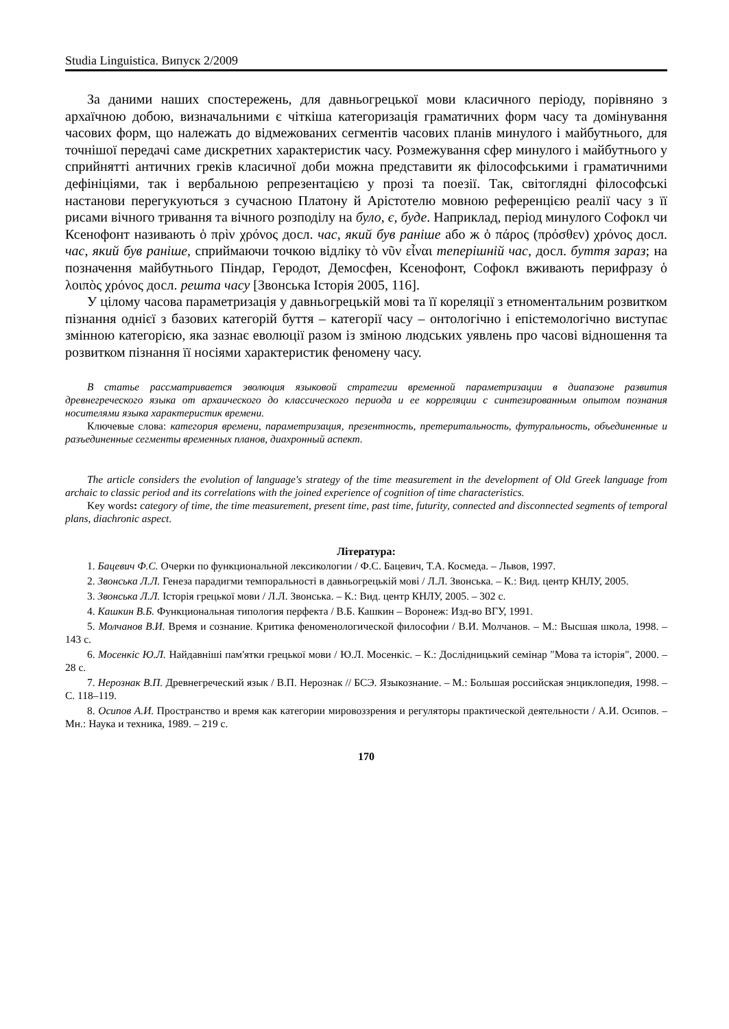Studia Linguistica. Випуск 2/2009
За даними наших спостережень, для давньогрецької мови класичного періоду, порівняно з архаїчною добою, визначальними є чіткіша категоризація граматичних форм часу та домінування часових форм, що належать до відмежованих сегментів часових планів минулого і майбутнього, для точнішої передачі саме дискретних характеристик часу. Розмежування сфер минулого і майбутнього у сприйнятті античних греків класичної доби можна представити як філософськими і граматичними дефініціями, так і вербальною репрезентацією у прозі та поезії. Так, світоглядні філософські настанови перегукуються з сучасною Платону й Арістотелю мовною референцією реалії часу з її рисами вічного тривання та вічного розподілу на було, є, буде. Наприклад, період минулого Софокл чи Ксенофонт називають ὁ πρὶν χρόνος досл. час, який був раніше або ж ὁ πάρος (πρόσθεν) χρόνος досл. час, який був раніше, сприймаючи точкою відліку τὸ νῦν εἶναι теперішній час, досл. буття зараз; на позначення майбутнього Піндар, Геродот, Демосфен, Ксенофонт, Софокл вживають перифразу ὁ λοιπὸς χρόνος досл. решта часу [Звонська Історія 2005, 116].
У цілому часова параметризація у давньогрецькій мові та її кореляції з етноментальним розвитком пізнання однієї з базових категорій буття – категорії часу – онтологічно і епістемологічно виступає змінною категорією, яка зазнає еволюції разом із зміною людських уявлень про часові відношення та розвитком пізнання її носіями характеристик феномену часу.
В статье рассматривается эволюция языковой стратегии временной параметризации в диапазоне развития древнегреческого языка от архаического до классического периода и ее корреляции с синтезированным опытом познания носителями языка характеристик времени.
Ключевые слова: категория времени, параметризация, презентность, претеритальность, футуральность, объединенные и разъединенные сегменты временных планов, диахронный аспект.
The article considers the evolution of language's strategy of the time measurement in the development of Old Greek language from archaic to classic period and its correlations with the joined experience of cognition of time characteristics.
Key words: category of time, the time measurement, present time, past time, futurity, connected and disconnected segments of temporal plans, diachronic aspect.
Література:
1. Бацевич Ф.С. Очерки по функциональной лексикологии / Ф.С. Бацевич, Т.А. Космеда. – Львов, 1997.
2. Звонська Л.Л. Генеза парадигми темпоральності в давньогрецькій мові / Л.Л. Звонська. – К.: Вид. центр КНЛУ, 2005.
3. Звонська Л.Л. Історія грецької мови / Л.Л. Звонська. – К.: Вид. центр КНЛУ, 2005. – 302 с.
4. Кашкин В.Б. Функциональная типология перфекта / В.Б. Кашкин – Воронеж: Изд-во ВГУ, 1991.
5. Молчанов В.И. Время и сознание. Критика феноменологической философии / В.И. Молчанов. – М.: Высшая школа, 1998. – 143 с.
6. Мосенкіс Ю.Л. Найдавніші пам'ятки грецької мови / Ю.Л. Мосенкіс. – К.: Дослідницький семінар "Мова та історія", 2000. – 28 с.
7. Нерознак В.П. Древнегреческий язык / В.П. Нерознак // БСЭ. Языкознание. – М.: Большая российская энциклопедия, 1998. – С. 118–119.
8. Осипов А.И. Пространство и время как категории мировоззрения и регуляторы практической деятельности / А.И. Осипов. – Мн.: Наука и техника, 1989. – 219 с.
170